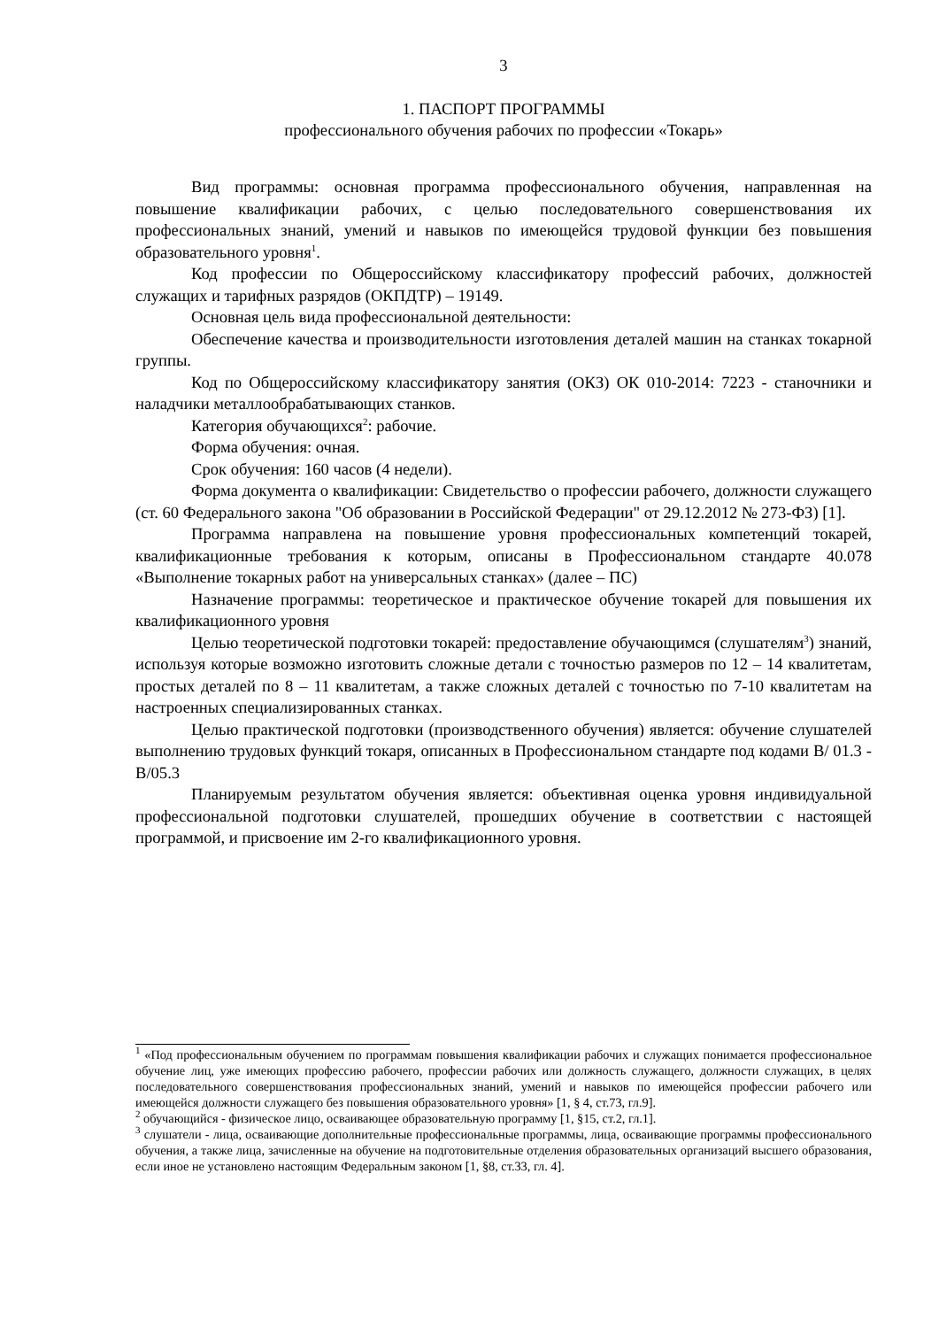3
1. ПАСПОРТ ПРОГРАММЫ
профессионального обучения рабочих по профессии «Токарь»
Вид программы: основная программа профессионального обучения, направленная на повышение квалификации рабочих, с целью последовательного совершенствования их профессиональных знаний, умений и навыков по имеющейся трудовой функции без повышения образовательного уровня<sup>1</sup>.
Код профессии по Общероссийскому классификатору профессий рабочих, должностей служащих и тарифных разрядов (ОКПДТР) – 19149.
Основная цель вида профессиональной деятельности:
Обеспечение качества и производительности изготовления деталей машин на станках токарной группы.
Код по Общероссийскому классификатору занятия (ОКЗ) ОК 010-2014: 7223 - станочники и наладчики металлообрабатывающих станков.
Категория обучающихся<sup>2</sup>: рабочие.
Форма обучения: очная.
Срок обучения: 160 часов (4 недели).
Форма документа о квалификации: Свидетельство о профессии рабочего, должности служащего (ст. 60 Федерального закона "Об образовании в Российской Федерации" от 29.12.2012 № 273-ФЗ) [1].
Программа направлена на повышение уровня профессиональных компетенций токарей, квалификационные требования к которым, описаны в Профессиональном стандарте 40.078 «Выполнение токарных работ на универсальных станках» (далее – ПС)
Назначение программы: теоретическое и практическое обучение токарей для повышения их квалификационного уровня
Целью теоретической подготовки токарей: предоставление обучающимся (слушателям<sup>3</sup>) знаний, используя которые возможно изготовить сложные детали с точностью размеров по 12 – 14 квалитетам, простых деталей по 8 – 11 квалитетам, а также сложных деталей с точностью по 7-10 квалитетам на настроенных специализированных станках.
Целью практической подготовки (производственного обучения) является: обучение слушателей выполнению трудовых функций токаря, описанных в Профессиональном стандарте под кодами В/ 01.3 - В/05.3
Планируемым результатом обучения является: объективная оценка уровня индивидуальной профессиональной подготовки слушателей, прошедших обучение в соответствии с настоящей программой, и присвоение им 2-го квалификационного уровня.
<sup>1</sup> «Под профессиональным обучением по программам повышения квалификации рабочих и служащих понимается профессиональное обучение лиц, уже имеющих профессию рабочего, профессии рабочих или должность служащего, должности служащих, в целях последовательного совершенствования профессиональных знаний, умений и навыков по имеющейся профессии рабочего или имеющейся должности служащего без повышения образовательного уровня» [1, § 4, ст.73, гл.9].
<sup>2</sup> обучающийся - физическое лицо, осваивающее образовательную программу [1, §15, ст.2, гл.1].
<sup>3</sup> слушатели - лица, осваивающие дополнительные профессиональные программы, лица, осваивающие программы профессионального обучения, а также лица, зачисленные на обучение на подготовительные отделения образовательных организаций высшего образования, если иное не установлено настоящим Федеральным законом [1, §8, ст.33, гл. 4].